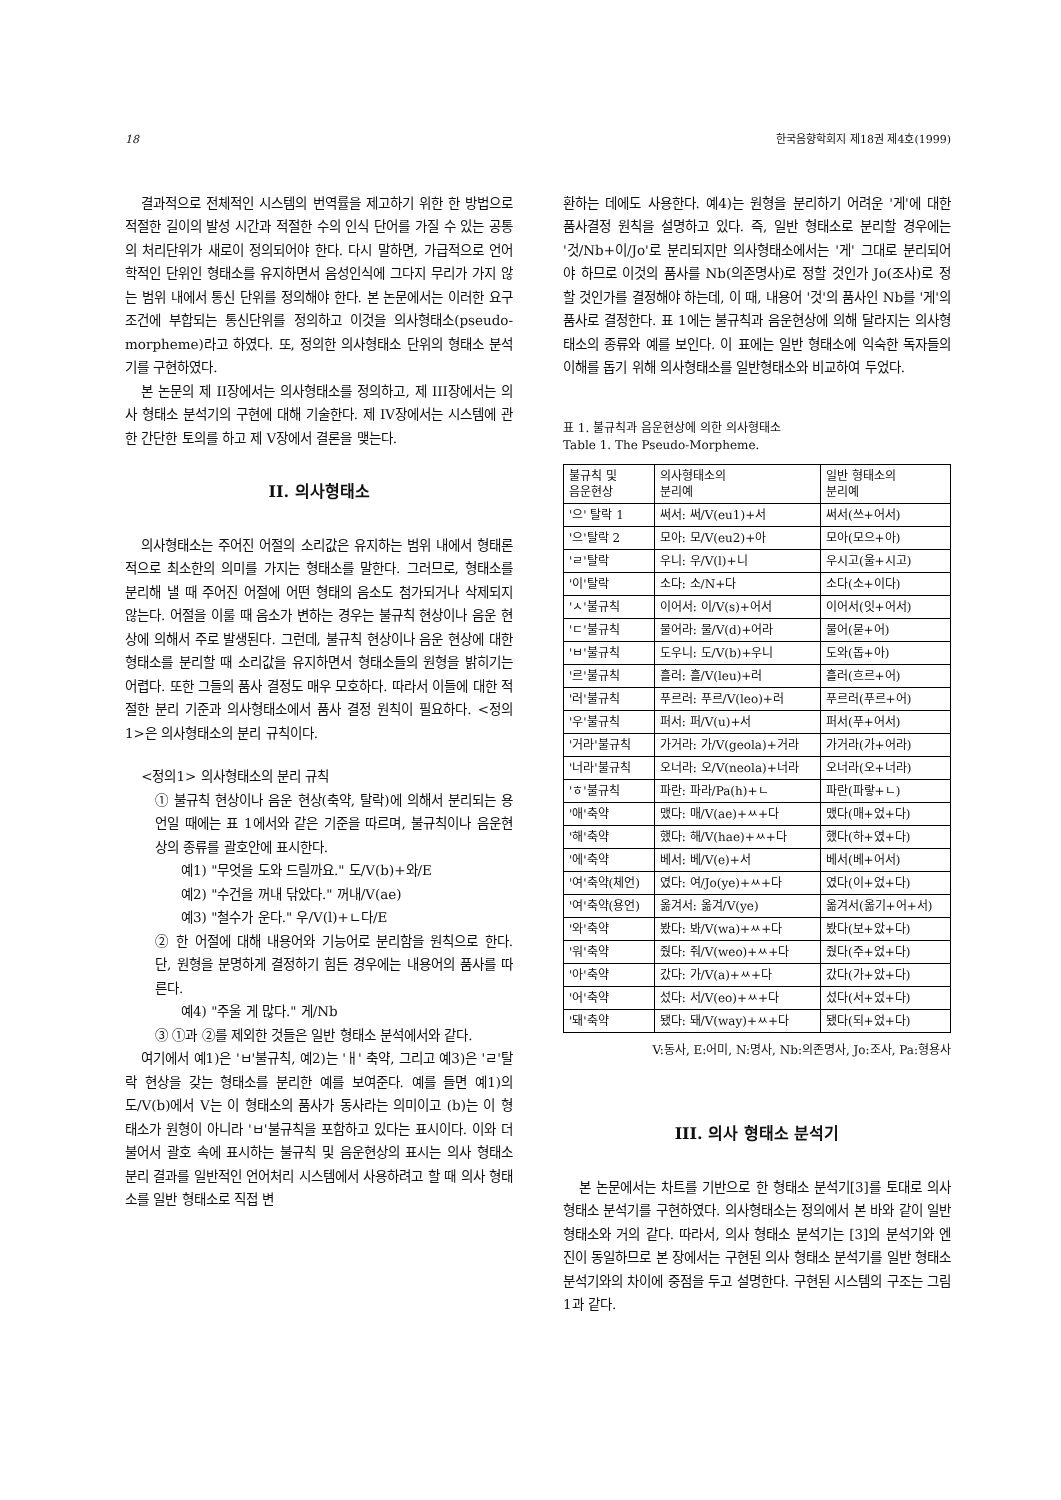18 한국음향학회지 제18권 제4호(1999)
결과적으로 전체적인 시스템의 번역률을 제고하기 위한 한 방법으로 적절한 길이의 발성 시간과 적절한 수의 인식 단어를 가질 수 있는 공통의 처리단위가 새로이 정의되어야 한다. 다시 말하면, 가급적으로 언어학적인 단위인 형태소를 유지하면서 음성인식에 그다지 무리가 가지 않는 범위 내에서 통신 단위를 정의해야 한다. 본 논문에서는 이러한 요구조건에 부합되는 통신단위를 정의하고 이것을 의사형태소(pseudo-morpheme)라고 하였다. 또, 정의한 의사형태소 단위의 형태소 분석기를 구현하였다.
본 논문의 제 II장에서는 의사형태소를 정의하고, 제 III장에서는 의사 형태소 분석기의 구현에 대해 기술한다. 제 IV장에서는 시스템에 관한 간단한 토의를 하고 제 V장에서 결론을 맺는다.
II. 의사형태소
의사형태소는 주어진 어절의 소리값은 유지하는 범위 내에서 형태론적으로 최소한의 의미를 가지는 형태소를 말한다. 그러므로, 형태소를 분리해 낼 때 주어진 어절에 어떤 형태의 음소도 첨가되거나 삭제되지 않는다. 어절을 이룰 때 음소가 변하는 경우는 불규칙 현상이나 음운 현상에 의해서 주로 발생된다. 그런데, 불규칙 현상이나 음운 현상에 대한 형태소를 분리할 때 소리값을 유지하면서 형태소들의 원형을 밝히기는 어렵다. 또한 그들의 품사 결정도 매우 모호하다. 따라서 이들에 대한 적절한 분리 기준과 의사형태소에서 품사 결정 원칙이 필요하다. <정의1>은 의사형태소의 분리 규칙이다.
<정의1> 의사형태소의 분리 규칙
① 불규칙 현상이나 음운 현상(축약, 탈락)에 의해서 분리되는 용언일 때에는 표 1에서와 같은 기준을 따르며, 불규칙이나 음운현상의 종류를 괄호안에 표시한다.
예1) "무엇을 도와 드릴까요." 도/V(b)+와/E
예2) "수건을 꺼내 닦았다." 꺼내/V(ae)
예3) "철수가 운다." 우/V(l)+ㄴ다/E
② 한 어절에 대해 내용어와 기능어로 분리함을 원칙으로 한다. 단, 원형을 분명하게 결정하기 힘든 경우에는 내용어의 품사를 따른다.
예4) "주울 게 많다." 게/Nb
③ ①과 ②를 제외한 것들은 일반 형태소 분석에서와 같다.
여기에서 예1)은 'ㅂ'불규칙, 예2)는 'ㅐ' 축약, 그리고 예3)은 'ㄹ'탈락 현상을 갖는 형태소를 분리한 예를 보여준다. 예를 들면 예1)의 도/V(b)에서 V는 이 형태소의 품사가 동사라는 의미이고 (b)는 이 형태소가 원형이 아니라 'ㅂ'불규칙을 포함하고 있다는 표시이다. 이와 더불어서 괄호 속에 표시하는 불규칙 및 음운현상의 표시는 의사 형태소 분리 결과를 일반적인 언어처리 시스템에서 사용하려고 할 때 의사 형태소를 일반 형태소로 직접 변
환하는 데에도 사용한다. 예4)는 원형을 분리하기 어려운 '게'에 대한 품사결정 원칙을 설명하고 있다. 즉, 일반 형태소로 분리할 경우에는 '것/Nb+이/Jo'로 분리되지만 의사형태소에서는 '게' 그대로 분리되어야 하므로 이것의 품사를 Nb(의존명사)로 정할 것인가 Jo(조사)로 정할 것인가를 결정해야 하는데, 이 때, 내용어 '것'의 품사인 Nb를 '게'의 품사로 결정한다. 표 1에는 불규칙과 음운현상에 의해 달라지는 의사형태소의 종류와 예를 보인다. 이 표에는 일반 형태소에 익숙한 독자들의 이해를 돕기 위해 의사형태소를 일반형태소와 비교하여 두었다.
표 1. 불규칙과 음운현상에 의한 의사형태소
Table 1. The Pseudo-Morpheme.
| 불규칙 및 음운현상 | 의사형태소의 분리예 | 일반 형태소의 분리예 |
| --- | --- | --- |
| '으' 탈락 1 | 써서: 써/V(eu1)+서 | 써서(쓰+어서) |
| '으'탈락 2 | 모아: 모/V(eu2)+아 | 모아(모으+아) |
| 'ㄹ'탈락 | 우니: 우/V(l)+니 | 우시고(울+시고) |
| '이'탈락 | 소다: 소/N+다 | 소다(소+이다) |
| 'ㅅ'불규칙 | 이어서: 이/V(s)+어서 | 이어서(잇+어서) |
| 'ㄷ'불규칙 | 물어라: 물/V(d)+어라 | 물어(묻+어) |
| 'ㅂ'불규칙 | 도우니: 도/V(b)+우니 | 도와(돕+아) |
| '르'불규칙 | 흘러: 흘/V(leu)+러 | 흘러(흐르+어) |
| '러'불규칙 | 푸르러: 푸르/V(leo)+러 | 푸르러(푸르+어) |
| '우'불규칙 | 퍼서: 퍼/V(u)+서 | 퍼서(푸+어서) |
| '거라'불규칙 | 가거라: 가/V(geola)+거라 | 가거라(가+어라) |
| '너라'불규칙 | 오너라: 오/V(neola)+너라 | 오너라(오+너라) |
| 'ㅎ'불규칙 | 파란: 파라/Pa(h)+ㄴ | 파란(파랗+ㄴ) |
| '애'축약 | 맸다: 매/V(ae)+ㅆ+다 | 맸다(매+었+다) |
| '해'축약 | 했다: 해/V(hae)+ㅆ+다 | 했다(하+였+다) |
| '에'축약 | 베서: 베/V(e)+서 | 베서(베+어서) |
| '여'축약(체언) | 였다: 여/Jo(ye)+ㅆ+다 | 였다(이+었+다) |
| '여'축약(용언) | 옮겨서: 옮겨/V(ye) | 옮겨서(옮기+어+서) |
| '와'축약 | 봤다: 봐/V(wa)+ㅆ+다 | 봤다(보+았+다) |
| '워'축약 | 줬다: 줘/V(weo)+ㅆ+다 | 줬다(주+었+다) |
| '아'축약 | 갔다: 가/V(a)+ㅆ+다 | 갔다(가+았+다) |
| '어'축약 | 섰다: 서/V(eo)+ㅆ+다 | 섰다(서+었+다) |
| '돼'축약 | 됐다: 돼/V(way)+ㅆ+다 | 됐다(되+었+다) |
V:동사, E:어미, N:명사, Nb:의존명사, Jo:조사, Pa:형용사
III. 의사 형태소 분석기
본 논문에서는 차트를 기반으로 한 형태소 분석기[3]를 토대로 의사형태소 분석기를 구현하였다. 의사형태소는 정의에서 본 바와 같이 일반 형태소와 거의 같다. 따라서, 의사 형태소 분석기는 [3]의 분석기와 엔진이 동일하므로 본 장에서는 구현된 의사 형태소 분석기를 일반 형태소 분석기와의 차이에 중점을 두고 설명한다. 구현된 시스템의 구조는 그림 1과 같다.